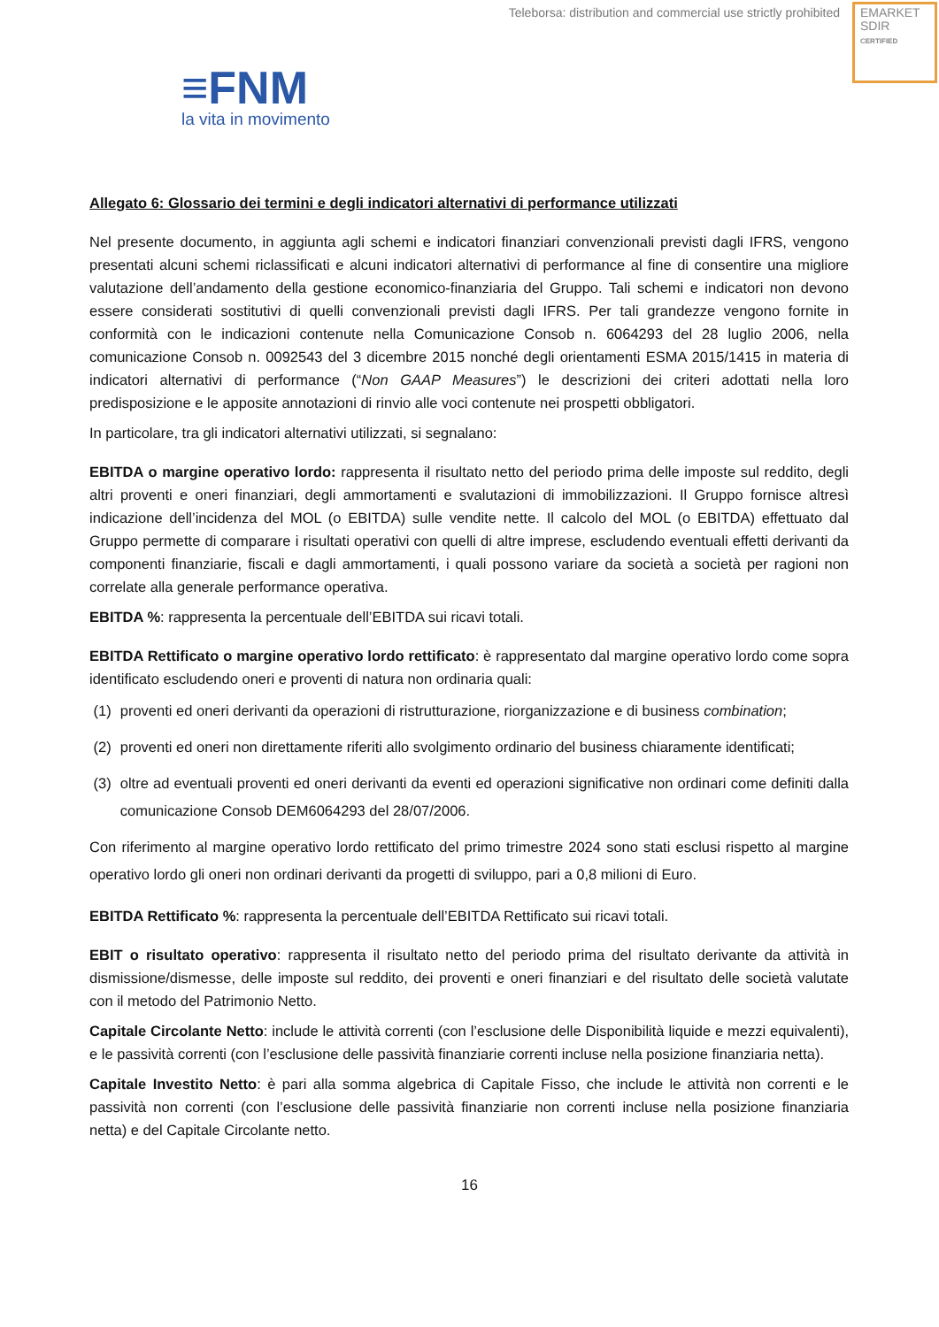Teleborsa: distribution and commercial use strictly prohibited
EMARKET
SDIR
CERTIFIED
≡FNM
la vita in movimento
Allegato 6: Glossario dei termini e degli indicatori alternativi di performance utilizzati
Nel presente documento, in aggiunta agli schemi e indicatori finanziari convenzionali previsti dagli IFRS, vengono presentati alcuni schemi riclassificati e alcuni indicatori alternativi di performance al fine di consentire una migliore valutazione dell’andamento della gestione economico-finanziaria del Gruppo. Tali schemi e indicatori non devono essere considerati sostitutivi di quelli convenzionali previsti dagli IFRS. Per tali grandezze vengono fornite in conformità con le indicazioni contenute nella Comunicazione Consob n. 6064293 del 28 luglio 2006, nella comunicazione Consob n. 0092543 del 3 dicembre 2015 nonché degli orientamenti ESMA 2015/1415 in materia di indicatori alternativi di performance (“Non GAAP Measures”) le descrizioni dei criteri adottati nella loro predisposizione e le apposite annotazioni di rinvio alle voci contenute nei prospetti obbligatori.
In particolare, tra gli indicatori alternativi utilizzati, si segnalano:
EBITDA o margine operativo lordo: rappresenta il risultato netto del periodo prima delle imposte sul reddito, degli altri proventi e oneri finanziari, degli ammortamenti e svalutazioni di immobilizzazioni. Il Gruppo fornisce altresì indicazione dell’incidenza del MOL (o EBITDA) sulle vendite nette. Il calcolo del MOL (o EBITDA) effettuato dal Gruppo permette di comparare i risultati operativi con quelli di altre imprese, escludendo eventuali effetti derivanti da componenti finanziarie, fiscali e dagli ammortamenti, i quali possono variare da società a società per ragioni non correlate alla generale performance operativa.
EBITDA %: rappresenta la percentuale dell’EBITDA sui ricavi totali.
EBITDA Rettificato o margine operativo lordo rettificato: è rappresentato dal margine operativo lordo come sopra identificato escludendo oneri e proventi di natura non ordinaria quali:
(1) proventi ed oneri derivanti da operazioni di ristrutturazione, riorganizzazione e di business combination;
(2) proventi ed oneri non direttamente riferiti allo svolgimento ordinario del business chiaramente identificati;
(3) oltre ad eventuali proventi ed oneri derivanti da eventi ed operazioni significative non ordinari come definiti dalla comunicazione Consob DEM6064293 del 28/07/2006.
Con riferimento al margine operativo lordo rettificato del primo trimestre 2024 sono stati esclusi rispetto al margine operativo lordo gli oneri non ordinari derivanti da progetti di sviluppo, pari a 0,8 milioni di Euro.
EBITDA Rettificato %: rappresenta la percentuale dell’EBITDA Rettificato sui ricavi totali.
EBIT o risultato operativo: rappresenta il risultato netto del periodo prima del risultato derivante da attività in dismissione/dismesse, delle imposte sul reddito, dei proventi e oneri finanziari e del risultato delle società valutate con il metodo del Patrimonio Netto.
Capitale Circolante Netto: include le attività correnti (con l’esclusione delle Disponibilità liquide e mezzi equivalenti), e le passività correnti (con l’esclusione delle passività finanziarie correnti incluse nella posizione finanziaria netta).
Capitale Investito Netto: è pari alla somma algebrica di Capitale Fisso, che include le attività non correnti e le passività non correnti (con l’esclusione delle passività finanziarie non correnti incluse nella posizione finanziaria netta) e del Capitale Circolante netto.
16